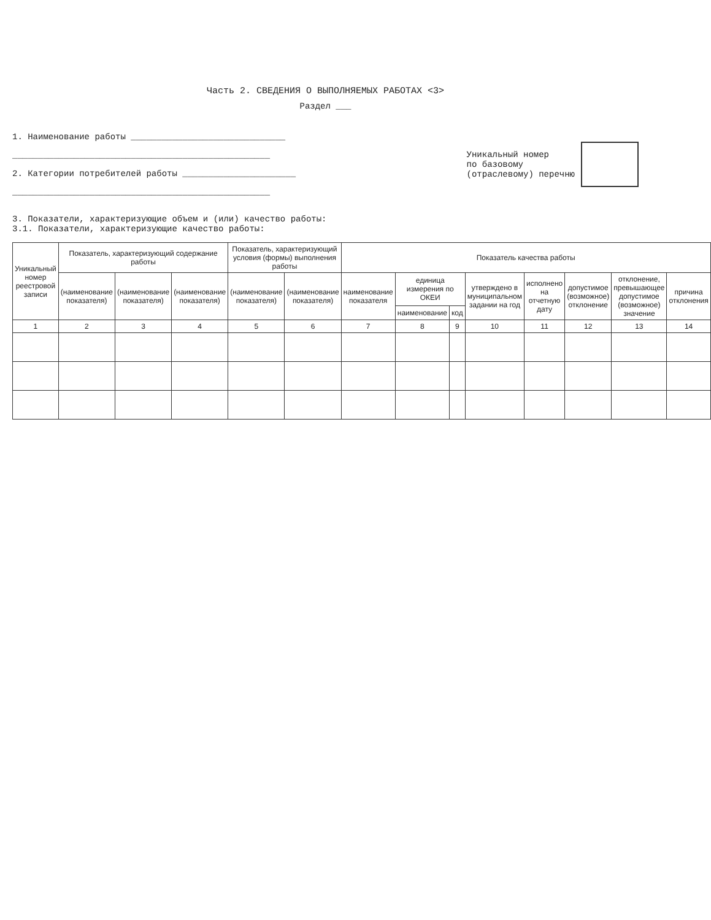Часть 2. СВЕДЕНИЯ О ВЫПОЛНЯЕМЫХ РАБОТАХ <3>
Раздел ___
1. Наименование работы ______________________________
__________________________________________________
2. Категории потребителей работы ______________________
__________________________________________________
Уникальный номер
по базовому
(отраслевому) перечню
3. Показатели, характеризующие объем и (или) качество работы:
3.1. Показатели, характеризующие качество работы:
| Уникальный номер реестровой записи | Показатель, характеризующий содержание работы | | | Показатель, характеризующий условия (формы) выполнения работы | | Показатель качества работы | | | | | | | |
| --- | --- | --- | --- | --- | --- | --- | --- | --- | --- | --- | --- | --- | --- |
| | (наименование показателя) | (наименование показателя) | (наименование показателя) | (наименование показателя) | (наименование показателя) | наименование показателя | единица измерения по ОКЕИ | | утверждено в муниципальном задании на год | исполнено на отчетную дату | допустимое (возможное) отклонение | отклонение, превышающее допустимое (возможное) значение | причина отклонения |
| | | | | | | | наименование | код | | | | | |
| 1 | 2 | 3 | 4 | 5 | 6 | 7 | 8 | 9 | 10 | 11 | 12 | 13 | 14 |